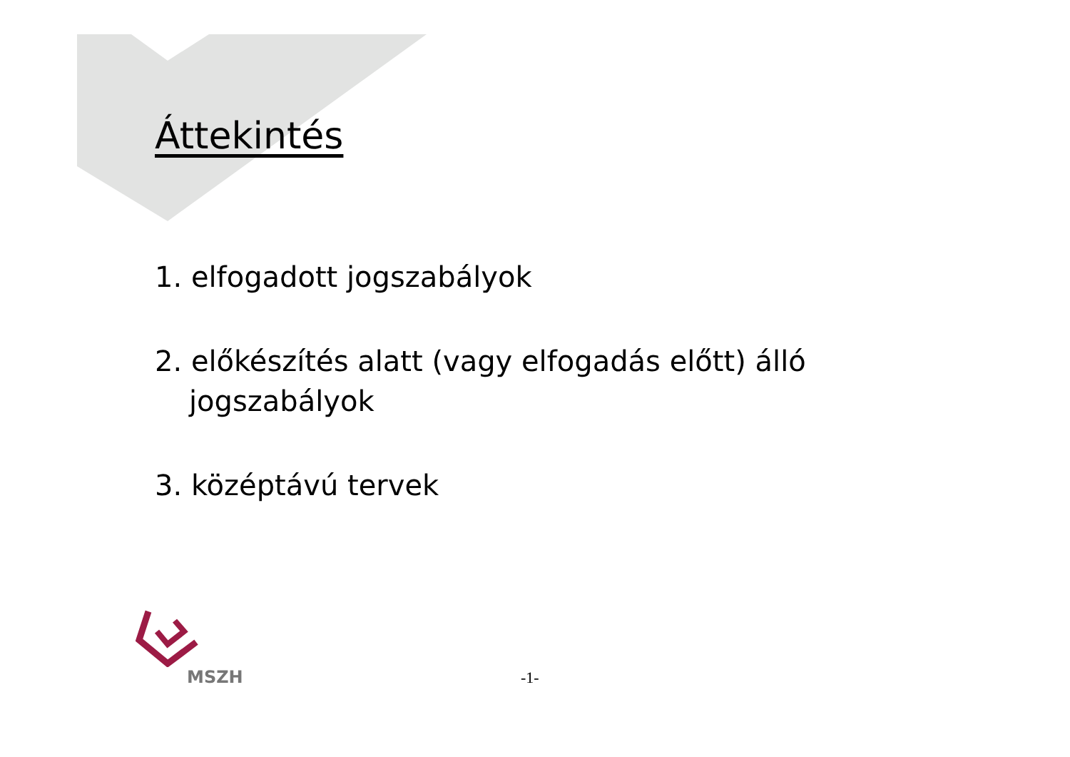Áttekintés
1. elfogadott jogszabályok
2. előkészítés alatt (vagy elfogadás előtt) álló
jogszabályok
3. középtávú tervek
MSZH -1-